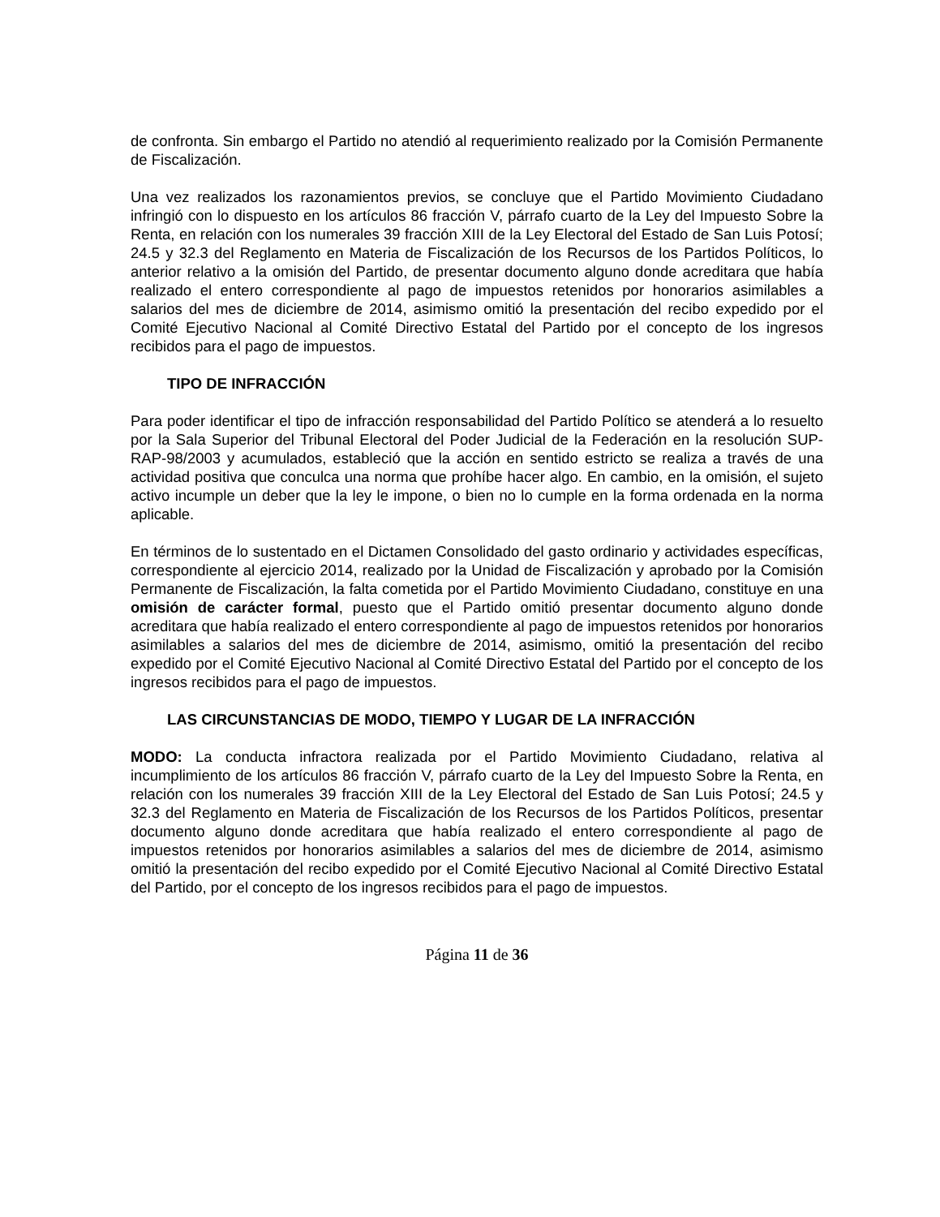de confronta. Sin embargo el Partido no atendió al requerimiento realizado por la Comisión Permanente de Fiscalización.
Una vez realizados los razonamientos previos, se concluye que el Partido Movimiento Ciudadano infringió con lo dispuesto en los artículos 86 fracción V, párrafo cuarto de la Ley del Impuesto Sobre la Renta, en relación con los numerales 39 fracción XIII de la Ley Electoral del Estado de San Luis Potosí; 24.5 y 32.3 del Reglamento en Materia de Fiscalización de los Recursos de los Partidos Políticos, lo anterior relativo a la omisión del Partido, de presentar documento alguno donde acreditara que había realizado el entero correspondiente al pago de impuestos retenidos por honorarios asimilables a salarios del mes de diciembre de 2014, asimismo omitió la presentación del recibo expedido por el Comité Ejecutivo Nacional al Comité Directivo Estatal del Partido por el concepto de los ingresos recibidos para el pago de impuestos.
TIPO DE INFRACCIÓN
Para poder identificar el tipo de infracción responsabilidad del Partido Político se atenderá a lo resuelto por la Sala Superior del Tribunal Electoral del Poder Judicial de la Federación en la resolución SUP-RAP-98/2003 y acumulados, estableció que la acción en sentido estricto se realiza a través de una actividad positiva que conculca una norma que prohíbe hacer algo. En cambio, en la omisión, el sujeto activo incumple un deber que la ley le impone, o bien no lo cumple en la forma ordenada en la norma aplicable.
En términos de lo sustentado en el Dictamen Consolidado del gasto ordinario y actividades específicas, correspondiente al ejercicio 2014, realizado por la Unidad de Fiscalización y aprobado por la Comisión Permanente de Fiscalización, la falta cometida por el Partido Movimiento Ciudadano, constituye en una omisión de carácter formal, puesto que el Partido omitió presentar documento alguno donde acreditara que había realizado el entero correspondiente al pago de impuestos retenidos por honorarios asimilables a salarios del mes de diciembre de 2014, asimismo, omitió la presentación del recibo expedido por el Comité Ejecutivo Nacional al Comité Directivo Estatal del Partido por el concepto de los ingresos recibidos para el pago de impuestos.
LAS CIRCUNSTANCIAS DE MODO, TIEMPO Y LUGAR DE LA INFRACCIÓN
MODO: La conducta infractora realizada por el Partido Movimiento Ciudadano, relativa al incumplimiento de los artículos 86 fracción V, párrafo cuarto de la Ley del Impuesto Sobre la Renta, en relación con los numerales 39 fracción XIII de la Ley Electoral del Estado de San Luis Potosí; 24.5 y 32.3 del Reglamento en Materia de Fiscalización de los Recursos de los Partidos Políticos, presentar documento alguno donde acreditara que había realizado el entero correspondiente al pago de impuestos retenidos por honorarios asimilables a salarios del mes de diciembre de 2014, asimismo omitió la presentación del recibo expedido por el Comité Ejecutivo Nacional al Comité Directivo Estatal del Partido, por el concepto de los ingresos recibidos para el pago de impuestos.
Página 11 de 36